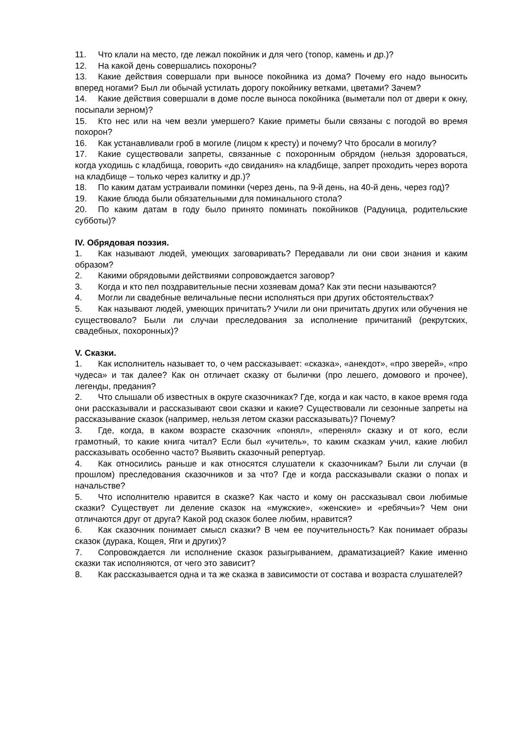11. Что клали на место, где лежал покойник и для чего (топор, камень и др.)?
12. На какой день совершались похороны?
13. Какие действия совершали при выносе покойника из дома? Почему его надо выносить вперед ногами? Был ли обычай устилать дорогу покойнику ветками, цветами? Зачем?
14. Какие действия совершали в доме после выноса покойника (выметали пол от двери к окну, посыпали зерном)?
15. Кто нес или на чем везли умершего? Какие приметы были связаны с погодой во время похорон?
16. Как устанавливали гроб в могиле (лицом к кресту) и почему? Что бросали в могилу?
17. Какие существовали запреты, связанные с похоронным обрядом (нельзя здороваться, когда уходишь с кладбища, говорить «до свидания» на кладбище, запрет проходить через ворота на кладбище – только через калитку и др.)?
18. По каким датам устраивали поминки (через день, па 9-й день, на 40-й день, через год)?
19. Какие блюда были обязательными для поминального стола?
20. По каким датам в году было принято поминать покойников (Радуница, родительские субботы)?
IV. Обрядовая поэзия.
1. Как называют людей, умеющих заговаривать? Передавали ли они свои знания и каким образом?
2. Какими обрядовыми действиями сопровождается заговор?
3. Когда и кто пел поздравительные песни хозяевам дома? Как эти песни называются?
4. Могли ли свадебные величальные песни исполняться при других обстоятельствах?
5. Как называют людей, умеющих причитать? Учили ли они причитать других или обучения не существовало? Были ли случаи преследования за исполнение причитаний (рекрутских, свадебных, похоронных)?
V. Сказки.
1. Как исполнитель называет то, о чем рассказывает: «сказка», «анекдот», «про зверей», «про чудеса» и так далее? Как он отличает сказку от былички (про лешего, домового и прочее), легенды, предания?
2. Что слышали об известных в округе сказочниках? Где, когда и как часто, в какое время года они рассказывали и рассказывают свои сказки и какие? Существовали ли сезонные запреты на рассказывание сказок (например, нельзя летом сказки рассказывать)? Почему?
3. Где, когда, в каком возрасте сказочник «понял», «перенял» сказку и от кого, если грамотный, то какие книга читал? Если был «учитель», то каким сказкам учил, какие любил рассказывать особенно часто? Выявить сказочный репертуар.
4. Как относились раньше и как относятся слушатели к сказочникам? Были ли случаи (в прошлом) преследования сказочников и за что? Где и когда рассказывали сказки о попах и начальстве?
5. Что исполнителю нравится в сказке? Как часто и кому он рассказывал свои любимые сказки? Существует ли деление сказок на «мужские», «женские» и «ребячьи»? Чем они отличаются друг от друга? Какой род сказок более любим, нравится?
6. Как сказочник понимает смысл сказки? В чем ее поучительность? Как понимает образы сказок (дурака, Кощея, Яги и других)?
7. Сопровождается ли исполнение сказок разыгрыванием, драматизацией? Какие именно сказки так исполняются, от чего это зависит?
8. Как рассказывается одна и та же сказка в зависимости от состава и возраста слушателей?